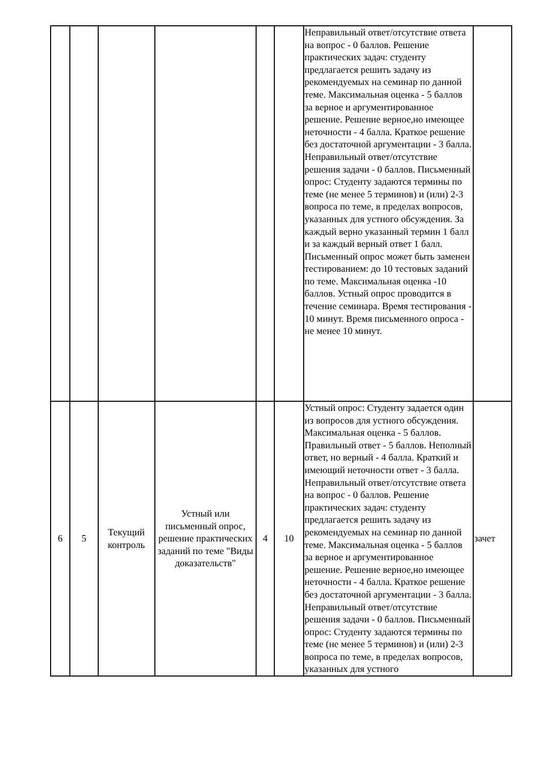| | | | | | | Неправильный ответ/отсутствие ответа на вопрос - 0 баллов. Решение практических задач: студенту предлагается решить задачу из рекомендуемых на семинар по данной теме. Максимальная оценка - 5 баллов за верное и аргументированное решение. Решение верное,но имеющее неточности - 4 балла. Краткое решение без достаточной аргументации - 3 балла. Неправильный ответ/отсутствие решения задачи - 0 баллов. Письменный опрос: Студенту задаются термины по теме (не менее 5 терминов) и (или) 2-3 вопроса по теме, в пределах вопросов, указанных для устного обсуждения. За каждый верно указанный термин 1 балл и за каждый верный ответ 1 балл. Письменный опрос может быть заменен тестированием: до 10 тестовых заданий по теме. Максимальная оценка -10 баллов. Устный опрос проводится в течение семинара. Время тестирования - 10 минут. Время письменного опроса - не менее 10 минут. | |
| 6 | 5 | Текущий контроль | Устный или письменный опрос, решение практических заданий по теме "Виды доказательств" | 4 | 10 | Устный опрос: Студенту задается один из вопросов для устного обсуждения. Максимальная оценка - 5 баллов. Правильный ответ - 5 баллов. Неполный ответ, но верный - 4 балла. Краткий и имеющий неточности ответ - 3 балла. Неправильный ответ/отсутствие ответа на вопрос - 0 баллов. Решение практических задач: студенту предлагается решить задачу из рекомендуемых на семинар по данной теме. Максимальная оценка - 5 баллов за верное и аргументированное решение. Решение верное,но имеющее неточности - 4 балла. Краткое решение без достаточной аргументации - 3 балла. Неправильный ответ/отсутствие решения задачи - 0 баллов. Письменный опрос: Студенту задаются термины по теме (не менее 5 терминов) и (или) 2-3 вопроса по теме, в пределах вопросов, указанных для устного | зачет |